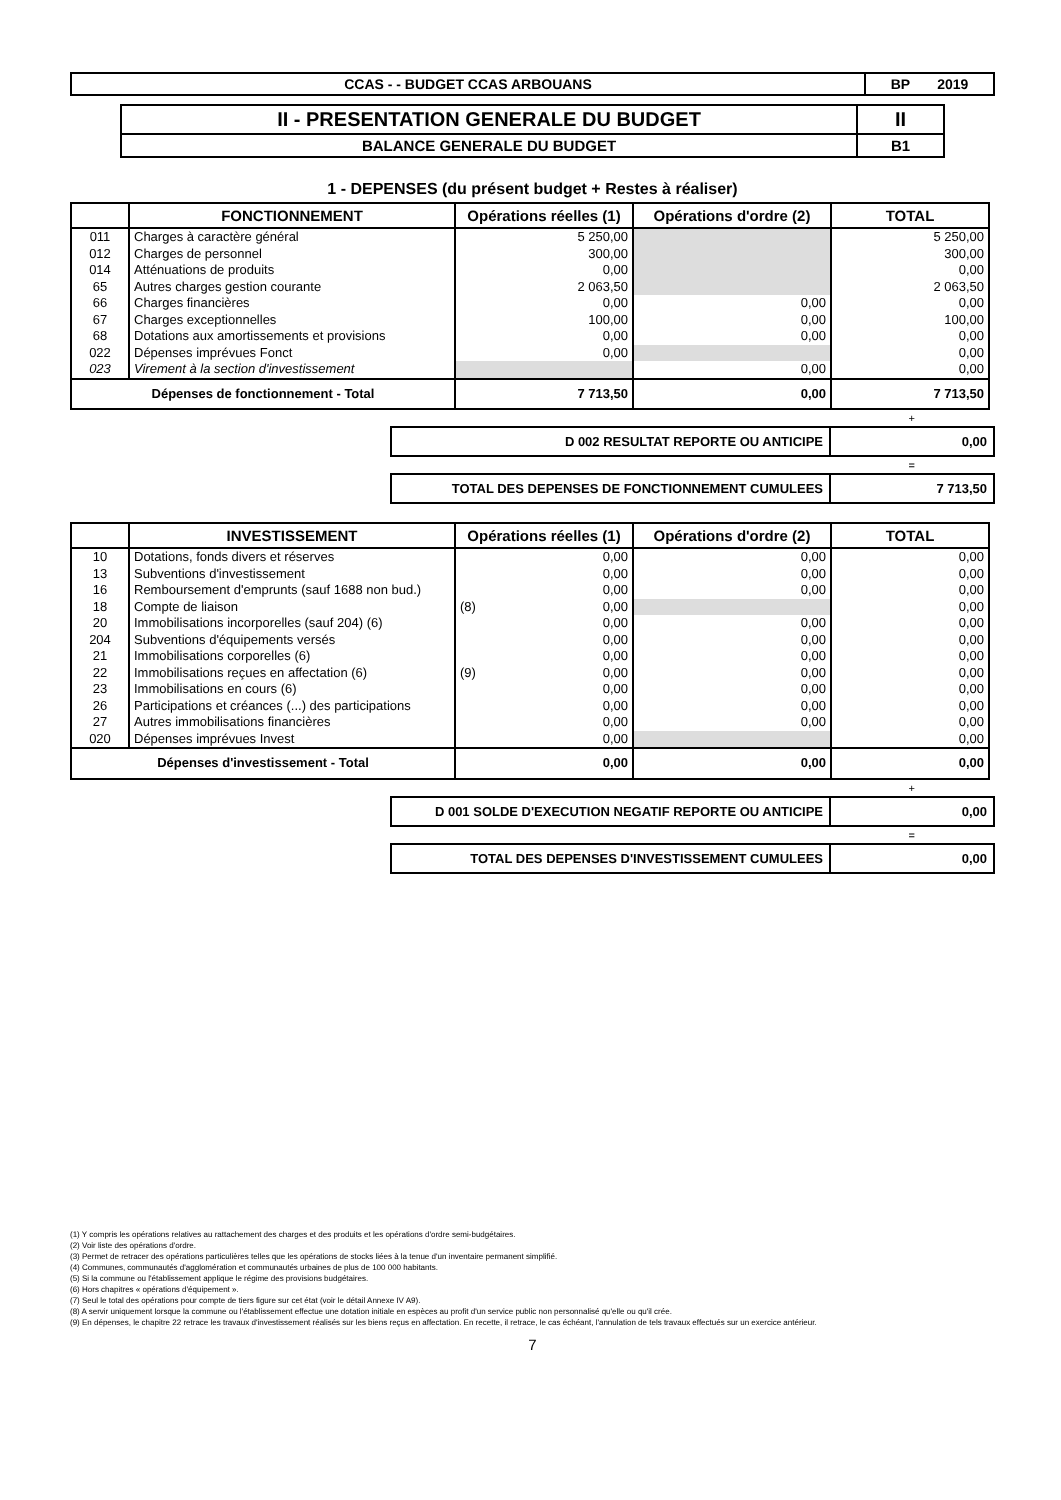| CCAS - - BUDGET CCAS ARBOUANS | BP 2019 |
| II - PRESENTATION GENERALE DU BUDGET | II |
| BALANCE GENERALE DU BUDGET | B1 |
1 - DEPENSES (du présent budget + Restes à réaliser)
| | FONCTIONNEMENT | Opérations réelles (1) | Opérations d'ordre (2) | TOTAL |
| --- | --- | --- | --- | --- |
| 011 | Charges à caractère général | 5 250,00 | | 5 250,00 |
| 012 | Charges de personnel | 300,00 | | 300,00 |
| 014 | Atténuations de produits | 0,00 | | 0,00 |
| 65 | Autres charges gestion courante | 2 063,50 | | 2 063,50 |
| 66 | Charges financières | 0,00 | 0,00 | 0,00 |
| 67 | Charges exceptionnelles | 100,00 | 0,00 | 100,00 |
| 68 | Dotations aux amortissements et provisions | 0,00 | 0,00 | 0,00 |
| 022 | Dépenses imprévues Fonct | 0,00 | | 0,00 |
| 023 | Virement à la section d'investissement | | 0,00 | 0,00 |
| Dépenses de fonctionnement - Total | | 7 713,50 | 0,00 | 7 713,50 |
+
| D 002 RESULTAT REPORTE OU ANTICIPE | 0,00 |
=
| TOTAL DES DEPENSES DE FONCTIONNEMENT CUMULEES | 7 713,50 |
| | INVESTISSEMENT | Opérations réelles (1) | Opérations d'ordre (2) | TOTAL |
| --- | --- | --- | --- | --- |
| 10 | Dotations, fonds divers et réserves | 0,00 | 0,00 | 0,00 |
| 13 | Subventions d'investissement | 0,00 | 0,00 | 0,00 |
| 16 | Remboursement d'emprunts (sauf 1688 non bud.) | 0,00 | 0,00 | 0,00 |
| 18 | Compte de liaison | (8) 0,00 | | 0,00 |
| 20 | Immobilisations incorporelles (sauf 204) (6) | 0,00 | 0,00 | 0,00 |
| 204 | Subventions d'équipements versés | 0,00 | 0,00 | 0,00 |
| 21 | Immobilisations corporelles (6) | 0,00 | 0,00 | 0,00 |
| 22 | Immobilisations reçues en affectation (6) | (9) 0,00 | 0,00 | 0,00 |
| 23 | Immobilisations en cours (6) | 0,00 | 0,00 | 0,00 |
| 26 | Participations et créances (...) des participations | 0,00 | 0,00 | 0,00 |
| 27 | Autres immobilisations financières | 0,00 | 0,00 | 0,00 |
| 020 | Dépenses imprévues Invest | 0,00 | | 0,00 |
| Dépenses d'investissement - Total | | 0,00 | 0,00 | 0,00 |
+
| D 001 SOLDE D'EXECUTION NEGATIF REPORTE OU ANTICIPE | 0,00 |
=
| TOTAL DES DEPENSES D'INVESTISSEMENT CUMULEES | 0,00 |
(1) Y compris les opérations relatives au rattachement des charges et des produits et les opérations d'ordre semi-budgétaires.
(2) Voir liste des opérations d'ordre.
(3) Permet de retracer des opérations particulières telles que les opérations de stocks liées à la tenue d'un inventaire permanent simplifié.
(4) Communes, communautés d'agglomération et communautés urbaines de plus de 100 000 habitants.
(5) Si la commune ou l'établissement applique le régime des provisions budgétaires.
(6) Hors chapitres « opérations d'équipement ».
(7) Seul le total des opérations pour compte de tiers figure sur cet état (voir le détail Annexe IV A9).
(8) A servir uniquement lorsque la commune ou l'établissement effectue une dotation initiale en espèces au profit d'un service public non personnalisé qu'elle ou qu'il crée.
(9) En dépenses, le chapitre 22 retrace les travaux d'investissement réalisés sur les biens reçus en affectation. En recette, il retrace, le cas échéant, l'annulation de tels travaux effectués sur un exercice antérieur.
7